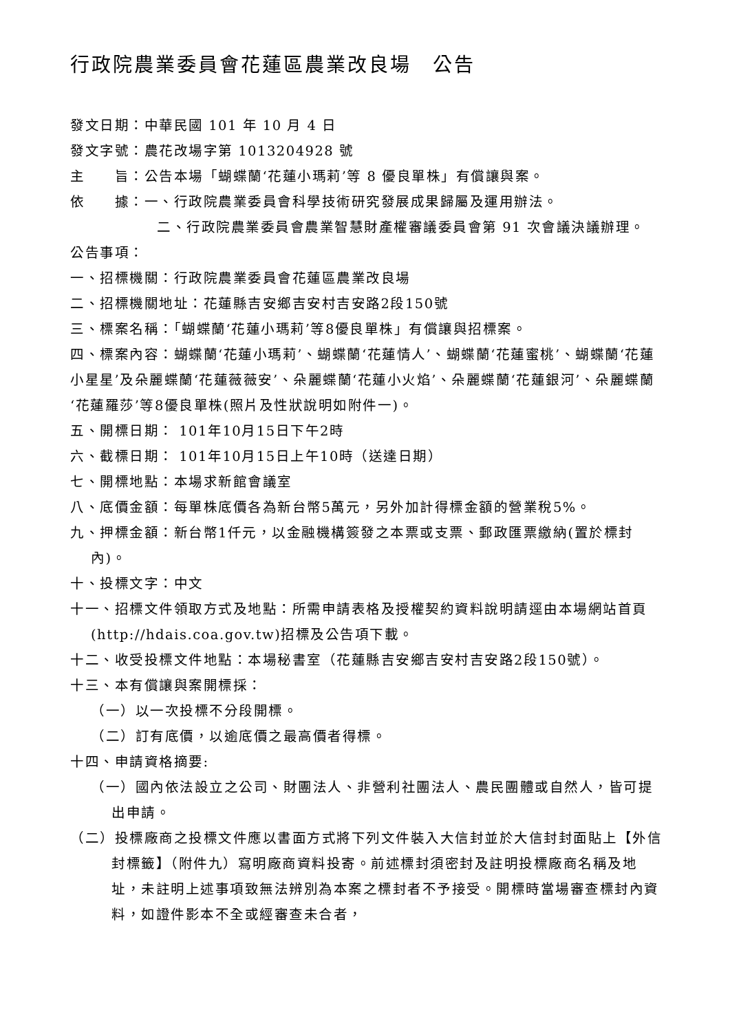行政院農業委員會花蓮區農業改良場　公告
發文日期：中華民國 101 年 10 月 4 日
發文字號：農花改場字第 1013204928 號
主　　旨：公告本場「蝴蝶蘭‘花蓮小瑪莉’等 8 優良單株」有償讓與案。
依　　據：一、行政院農業委員會科學技術研究發展成果歸屬及運用辦法。
二、行政院農業委員會農業智慧財產權審議委員會第 91 次會議決議辦理。
公告事項：
一、招標機關：行政院農業委員會花蓮區農業改良場
二、招標機關地址：花蓮縣吉安鄉吉安村吉安路2段150號
三、標案名稱：「蝴蝶蘭‘花蓮小瑪莉’等8優良單株」有償讓與招標案。
四、標案內容：蝴蝶蘭‘花蓮小瑪莉’、蝴蝶蘭‘花蓮情人’、蝴蝶蘭‘花蓮蜜桃’、蝴蝶蘭‘花蓮小星星’及朵麗蝶蘭‘花蓮薇薇安’、朵麗蝶蘭‘花蓮小火焰’、朵麗蝶蘭‘花蓮銀河’、朵麗蝶蘭‘花蓮羅莎’等8優良單株(照片及性狀說明如附件一)。
五、開標日期： 101年10月15日下午2時
六、截標日期： 101年10月15日上午10時（送達日期）
七、開標地點：本場求新館會議室
八、底價金額：每單株底價各為新台幣5萬元，另外加計得標金額的營業稅5%。
九、押標金額：新台幣1仟元，以金融機構簽發之本票或支票、郵政匯票繳納(置於標封內)。
十、投標文字：中文
十一、招標文件領取方式及地點：所需申請表格及授權契約資料說明請逕由本場網站首頁(http://hdais.coa.gov.tw)招標及公告項下載。
十二、收受投標文件地點：本場秘書室（花蓮縣吉安鄉吉安村吉安路2段150號）。
十三、本有償讓與案開標採：
（一）以一次投標不分段開標。
（二）訂有底價，以逾底價之最高價者得標。
十四、申請資格摘要:
（一）國內依法設立之公司、財團法人、非營利社團法人、農民團體或自然人，皆可提出申請。
（二）投標廠商之投標文件應以書面方式將下列文件裝入大信封並於大信封封面貼上【外信封標籤】（附件九）寫明廠商資料投寄。前述標封須密封及註明投標廠商名稱及地址，未註明上述事項致無法辨別為本案之標封者不予接受。開標時當場審查標封內資料，如證件影本不全或經審查未合者，